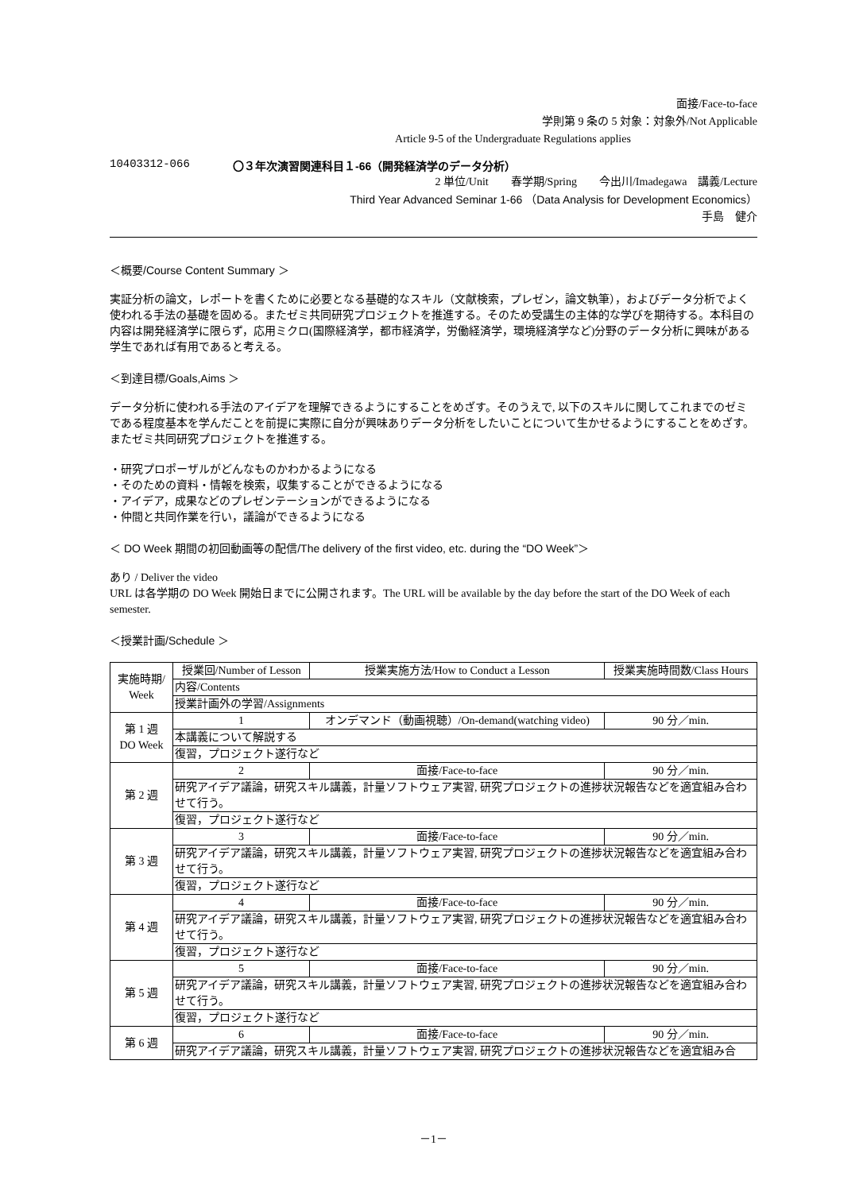面接/Face-to-face
学則第 9 条の 5 対象：対象外/Not Applicable
Article 9-5 of the Undergraduate Regulations applies
10403312-066 〇３年次演習関連科目１-66（開発経済学のデータ分析）
2 単位/Unit　　春学期/Spring　　今出川/Imadegawa　講義/Lecture
Third Year Advanced Seminar 1-66 （Data Analysis for Development Economics）
手島　健介
＜概要/Course Content Summary ＞
実証分析の論文，レポートを書くために必要となる基礎的なスキル（文献検索，プレゼン，論文執筆），およびデータ分析でよく使われる手法の基礎を固める。またゼミ共同研究プロジェクトを推進する。そのため受講生の主体的な学びを期待する。本科目の内容は開発経済学に限らず，応用ミクロ(国際経済学，都市経済学，労働経済学，環境経済学など)分野のデータ分析に興味がある学生であれば有用であると考える。
＜到達目標/Goals,Aims ＞
データ分析に使われる手法のアイデアを理解できるようにすることをめざす。そのうえで, 以下のスキルに関してこれまでのゼミである程度基本を学んだことを前提に実際に自分が興味ありデータ分析をしたいことについて生かせるようにすることをめざす。またゼミ共同研究プロジェクトを推進する。
・研究プロポーザルがどんなものかわかるようになる
・そのための資料・情報を検索，収集することができるようになる
・アイデア，成果などのプレゼンテーションができるようになる
・仲間と共同作業を行い，議論ができるようになる
＜ DO Week 期間の初回動画等の配信/The delivery of the first video, etc. during the “DO Week”＞
あり / Deliver the video
URL は各学期の DO Week 開始日までに公開されます。The URL will be available by the day before the start of the DO Week of each semester.
＜授業計画/Schedule ＞
| 実施時期/ Week | 授業回/Number of Lesson | 授業実施方法/How to Conduct a Lesson | 授業実施時間数/Class Hours |
| | 内容/Contents | | |
| | 授業計画外の学習/Assignments | | |
| 第 1 週 DO Week | 1 | オンデマンド（動画視聴）/On-demand(watching video) | 90 分／min. |
| | 本講義について解説する | | |
| | 復習，プロジェクト遂行など | | |
| 第 2 週 | 2 | 面接/Face-to-face | 90 分／min. |
| | 研究アイデア議論，研究スキル講義，計量ソフトウェア実習, 研究プロジェクトの進捗状況報告などを適宜組み合わせて行う。 | | |
| | 復習，プロジェクト遂行など | | |
| 第 3 週 | 3 | 面接/Face-to-face | 90 分／min. |
| | 研究アイデア議論，研究スキル講義，計量ソフトウェア実習, 研究プロジェクトの進捗状況報告などを適宜組み合わせて行う。 | | |
| | 復習，プロジェクト遂行など | | |
| 第 4 週 | 4 | 面接/Face-to-face | 90 分／min. |
| | 研究アイデア議論，研究スキル講義，計量ソフトウェア実習, 研究プロジェクトの進捗状況報告などを適宜組み合わせて行う。 | | |
| | 復習，プロジェクト遂行など | | |
| 第 5 週 | 5 | 面接/Face-to-face | 90 分／min. |
| | 研究アイデア議論，研究スキル講義，計量ソフトウェア実習, 研究プロジェクトの進捗状況報告などを適宜組み合わせて行う。 | | |
| | 復習，プロジェクト遂行など | | |
| 第 6 週 | 6 | 面接/Face-to-face | 90 分／min. |
| | 研究アイデア議論，研究スキル講義，計量ソフトウェア実習, 研究プロジェクトの進捗状況報告などを適宜組み合 | | |
－1－